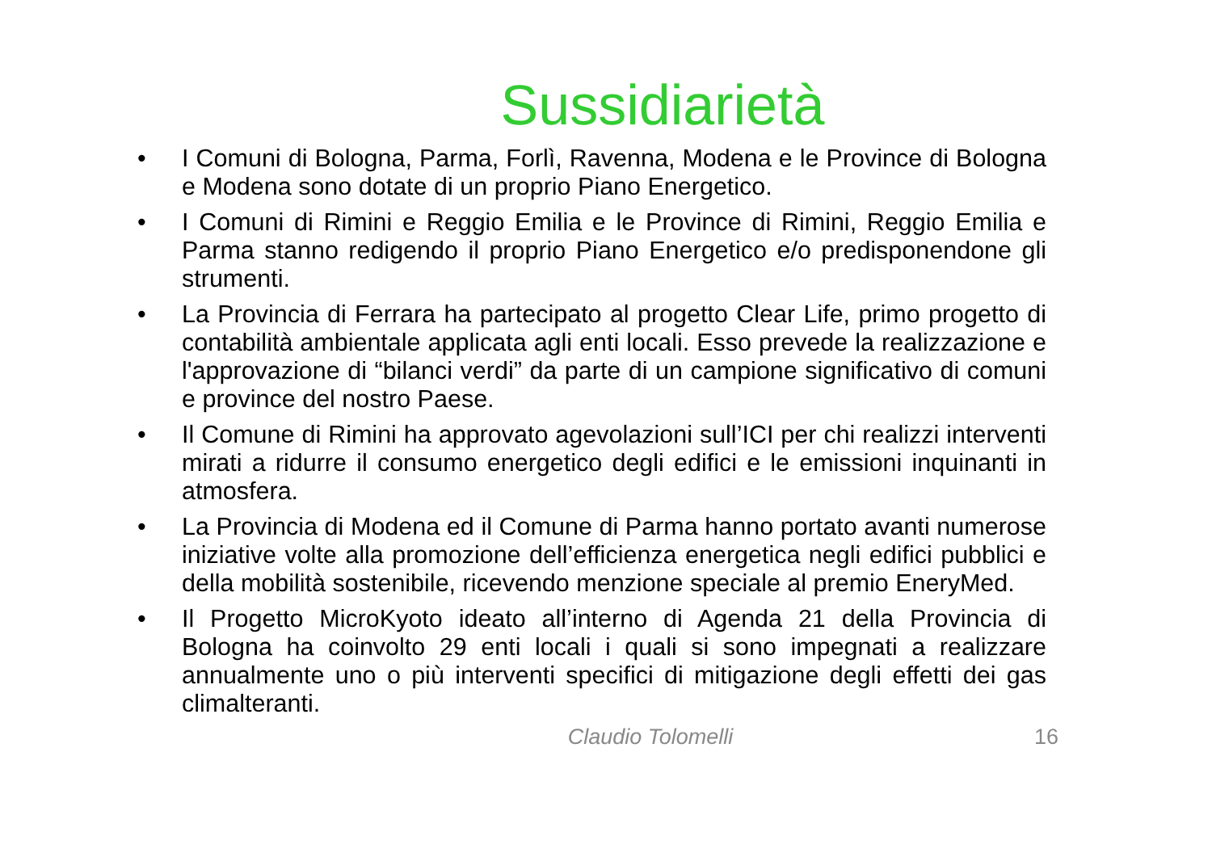Sussidiarietà
• I Comuni di Bologna, Parma, Forlì, Ravenna, Modena e le Province di Bologna e Modena sono dotate di un proprio Piano Energetico.
• I Comuni di Rimini e Reggio Emilia e le Province di Rimini, Reggio Emilia e Parma stanno redigendo il proprio Piano Energetico e/o predisponendone gli strumenti.
• La Provincia di Ferrara ha partecipato al progetto Clear Life, primo progetto di contabilità ambientale applicata agli enti locali. Esso prevede la realizzazione e l'approvazione di “bilanci verdi” da parte di un campione significativo di comuni e province del nostro Paese.
• Il Comune di Rimini ha approvato agevolazioni sull’ICI per chi realizzi interventi mirati a ridurre il consumo energetico degli edifici e le emissioni inquinanti in atmosfera.
• La Provincia di Modena ed il Comune di Parma hanno portato avanti numerose iniziative volte alla promozione dell’efficienza energetica negli edifici pubblici e della mobilità sostenibile, ricevendo menzione speciale al premio EneryMed.
• Il Progetto MicroKyoto ideato all’interno di Agenda 21 della Provincia di Bologna ha coinvolto 29 enti locali i quali si sono impegnati a realizzare annualmente uno o più interventi specifici di mitigazione degli effetti dei gas climalteranti.
Claudio Tolomelli 16